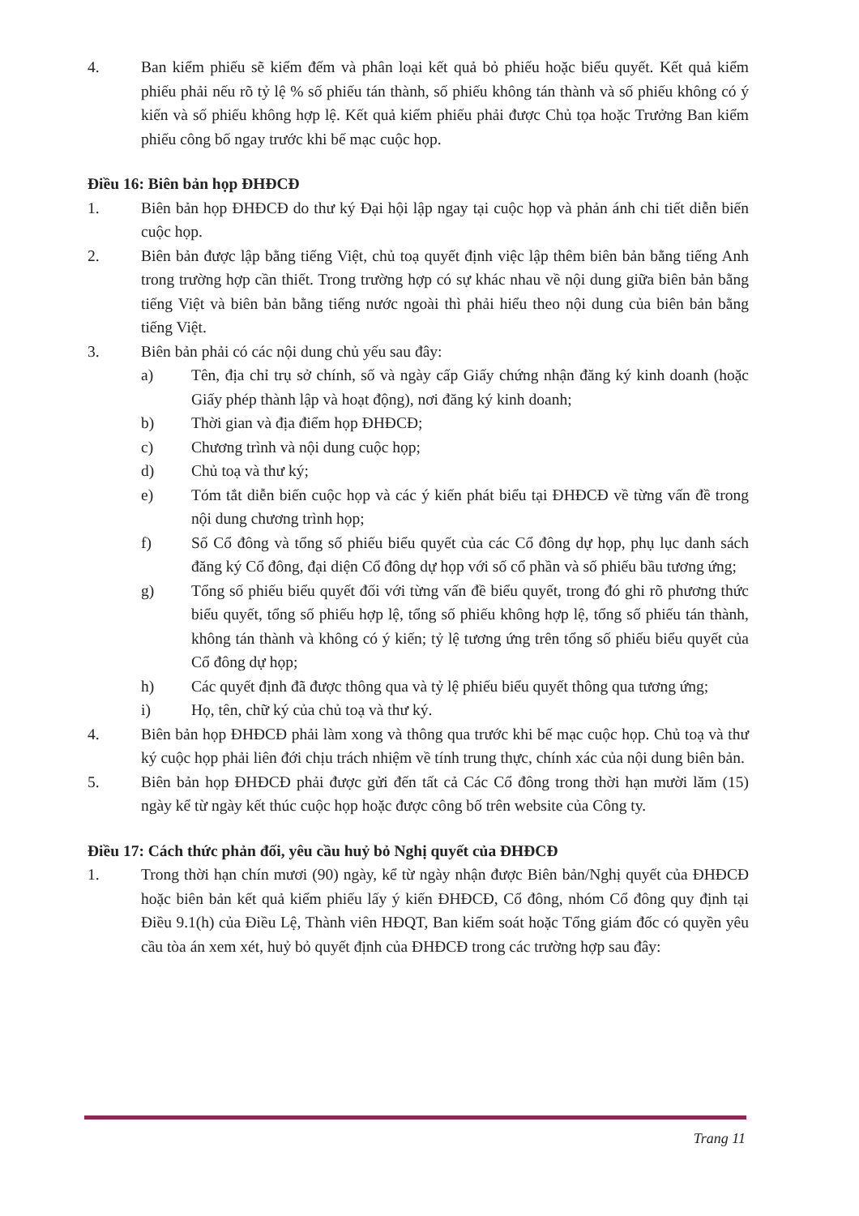4. Ban kiểm phiếu sẽ kiểm đếm và phân loại kết quả bỏ phiếu hoặc biểu quyết. Kết quả kiểm phiếu phải nếu rõ tỷ lệ % số phiếu tán thành, số phiếu không tán thành và số phiếu không có ý kiến và số phiếu không hợp lệ. Kết quả kiểm phiếu phải được Chủ tọa hoặc Trưởng Ban kiểm phiếu công bố ngay trước khi bế mạc cuộc họp.
Điều 16: Biên bản họp ĐHĐCĐ
1. Biên bản họp ĐHĐCĐ do thư ký Đại hội lập ngay tại cuộc họp và phản ánh chi tiết diễn biến cuộc họp.
2. Biên bản được lập bằng tiếng Việt, chủ toạ quyết định việc lập thêm biên bản bằng tiếng Anh trong trường hợp cần thiết. Trong trường hợp có sự khác nhau về nội dung giữa biên bản bằng tiếng Việt và biên bản bằng tiếng nước ngoài thì phải hiểu theo nội dung của biên bản bằng tiếng Việt.
3. Biên bản phải có các nội dung chủ yếu sau đây:
a) Tên, địa chỉ trụ sở chính, số và ngày cấp Giấy chứng nhận đăng ký kinh doanh (hoặc Giấy phép thành lập và hoạt động), nơi đăng ký kinh doanh;
b) Thời gian và địa điểm họp ĐHĐCĐ;
c) Chương trình và nội dung cuộc họp;
d) Chủ toạ và thư ký;
e) Tóm tắt diễn biến cuộc họp và các ý kiến phát biểu tại ĐHĐCĐ về từng vấn đề trong nội dung chương trình họp;
f) Số Cổ đông và tổng số phiếu biểu quyết của các Cổ đông dự họp, phụ lục danh sách đăng ký Cổ đông, đại diện Cổ đông dự họp với số cổ phần và số phiếu bầu tương ứng;
g) Tổng số phiếu biểu quyết đối với từng vấn đề biểu quyết, trong đó ghi rõ phương thức biểu quyết, tổng số phiếu hợp lệ, tổng số phiếu không hợp lệ, tổng số phiếu tán thành, không tán thành và không có ý kiến; tỷ lệ tương ứng trên tổng số phiếu biểu quyết của Cổ đông dự họp;
h) Các quyết định đã được thông qua và tỷ lệ phiếu biểu quyết thông qua tương ứng;
i) Họ, tên, chữ ký của chủ toạ và thư ký.
4. Biên bản họp ĐHĐCĐ phải làm xong và thông qua trước khi bế mạc cuộc họp. Chủ toạ và thư ký cuộc họp phải liên đới chịu trách nhiệm về tính trung thực, chính xác của nội dung biên bản.
5. Biên bản họp ĐHĐCĐ phải được gửi đến tất cả Các Cổ đông trong thời hạn mười lăm (15) ngày kể từ ngày kết thúc cuộc họp hoặc được công bố trên website của Công ty.
Điều 17: Cách thức phản đối, yêu cầu huỷ bỏ Nghị quyết của ĐHĐCĐ
1. Trong thời hạn chín mươi (90) ngày, kể từ ngày nhận được Biên bản/Nghị quyết của ĐHĐCĐ hoặc biên bản kết quả kiểm phiếu lấy ý kiến ĐHĐCĐ, Cổ đông, nhóm Cổ đông quy định tại Điều 9.1(h) của Điều Lệ, Thành viên HĐQT, Ban kiểm soát hoặc Tổng giám đốc có quyền yêu cầu tòa án xem xét, huỷ bỏ quyết định của ĐHĐCĐ trong các trường hợp sau đây:
Trang 11